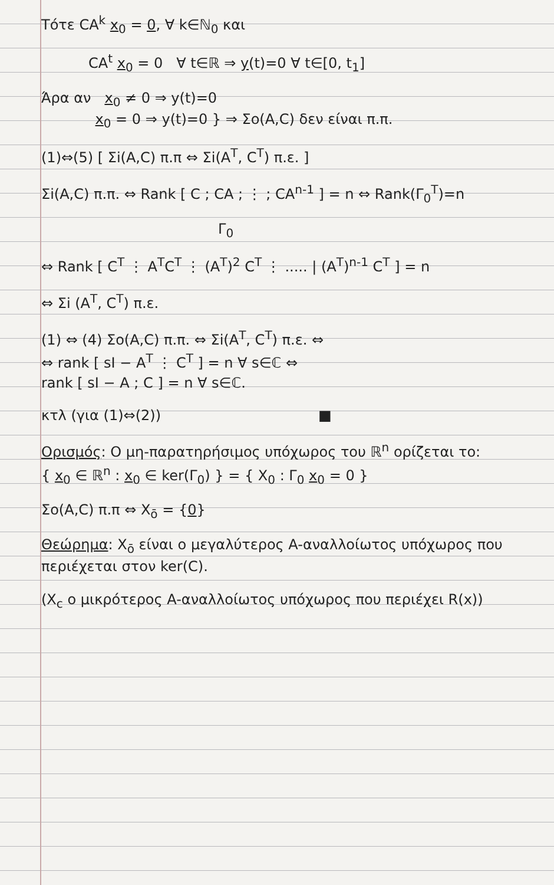Τότε CA<sup>k</sup> x<sub>0</sub> = 0, ∀ k∈ℕ<sub>0</sub> και
CA<sup>t</sup> x<sub>0</sub> = 0 ∀ t∈ℝ ⇒ y(t)=0 ∀ t∈[0, t<sub>1</sub>]
Άρα αν x<sub>0</sub> ≠ 0 ⇒ y(t)=0
x<sub>0</sub> = 0 ⇒ y(t)=0 } ⇒ Σo(A,C) δεν είναι π.π.
(1)⇔(5) [ Σi(A,C) π.π ⇔ Σi(A<sup>T</sup>, C<sup>T</sup>) π.ε. ]
Σi(A,C) π.π. ⇔ Rank [ C ; CA ; ⋮ ; CA<sup>n-1</sup> ] = n ⇔ Rank(Γ<sub>0</sub><sup>T</sup>)=n
Γ<sub>0</sub>
⇔ Rank [ C<sup>T</sup> ⋮ A<sup>T</sup>C<sup>T</sup> ⋮ (A<sup>T</sup>)<sup>2</sup> C<sup>T</sup> ⋮ ..... | (A<sup>T</sup>)<sup>n-1</sup> C<sup>T</sup> ] = n
⇔ Σi (A<sup>T</sup>, C<sup>T</sup>) π.ε.
(1) ⇔ (4) Σo(A,C) π.π. ⇔ Σi(A<sup>T</sup>, C<sup>T</sup>) π.ε. ⇔
⇔ rank [ sI − A<sup>T</sup> ⋮ C<sup>T</sup> ] = n ∀ s∈ℂ ⇔
rank [ sI − A ; C ] = n ∀ s∈ℂ.
κτλ (για (1)⇔(2)) ■
Ορισμός: Ο μη-παρατηρήσιμος υπόχωρος του ℝ<sup>n</sup> ορίζεται το:
{ x<sub>0</sub> ∈ ℝ<sup>n</sup> : x<sub>0</sub> ∈ ker(Γ<sub>0</sub>) } = { X<sub>0</sub> : Γ<sub>0</sub> x<sub>0</sub> = 0 }
Σo(A,C) π.π ⇔ X<sub>ō</sub> = {0}
Θεώρημα: X<sub>ō</sub> είναι ο μεγαλύτερος A-αναλλοίωτος υπόχωρος που περιέχεται στον ker(C).
(X<sub>c</sub> ο μικρότερος A-αναλλοίωτος υπόχωρος που περιέχει R(x))